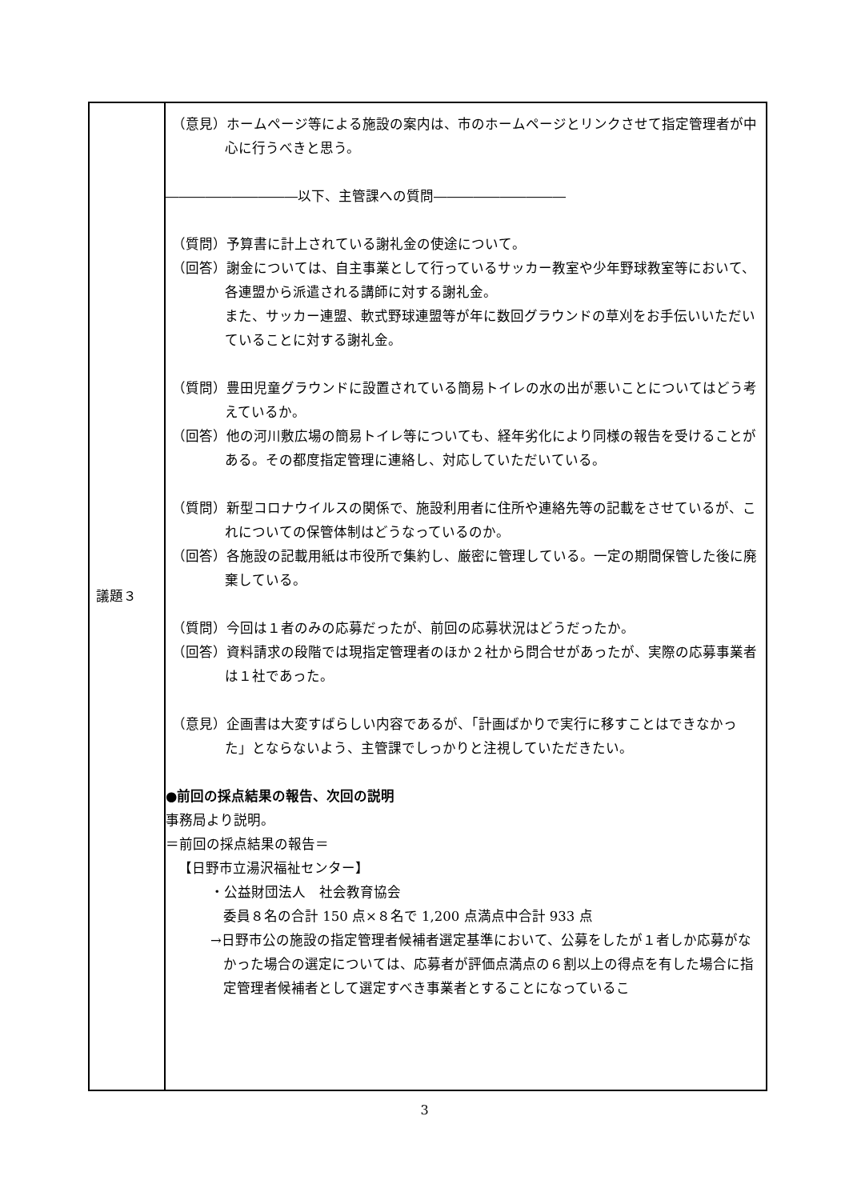| 議題３ | （意見）ホームページ等による施設の案内は、市のホームページとリンクさせて指定管理者が中心に行うべきと思う。 ――――――――――以下、主管課への質問―――――――――― （質問）予算書に計上されている謝礼金の使途について。 （回答）謝金については、自主事業として行っているサッカー教室や少年野球教室等において、各連盟から派遣される講師に対する謝礼金。 また、サッカー連盟、軟式野球連盟等が年に数回グラウンドの草刈をお手伝いいただいていることに対する謝礼金。 （質問）豊田児童グラウンドに設置されている簡易トイレの水の出が悪いことについてはどう考えているか。 （回答）他の河川敷広場の簡易トイレ等についても、経年劣化により同様の報告を受けることがある。その都度指定管理に連絡し、対応していただいている。 （質問）新型コロナウイルスの関係で、施設利用者に住所や連絡先等の記載をさせているが、これについての保管体制はどうなっているのか。 （回答）各施設の記載用紙は市役所で集約し、厳密に管理している。一定の期間保管した後に廃棄している。 （質問）今回は１者のみの応募だったが、前回の応募状況はどうだったか。 （回答）資料請求の段階では現指定管理者のほか２社から問合せがあったが、実際の応募事業者は１社であった。 （意見）企画書は大変すばらしい内容であるが、「計画ばかりで実行に移すことはできなかった」とならないよう、主管課でしっかりと注視していただきたい。 ●前回の採点結果の報告、次回の説明 事務局より説明。 ＝前回の採点結果の報告＝ 【日野市立湯沢福祉センター】 ・公益財団法人 社会教育協会 委員８名の合計 150 点×８名で 1,200 点満点中合計 933 点 →日野市公の施設の指定管理者候補者選定基準において、公募をしたが１者しか応募がなかった場合の選定については、応募者が評価点満点の６割以上の得点を有した場合に指定管理者候補者として選定すべき事業者とすることになっているこ |
3